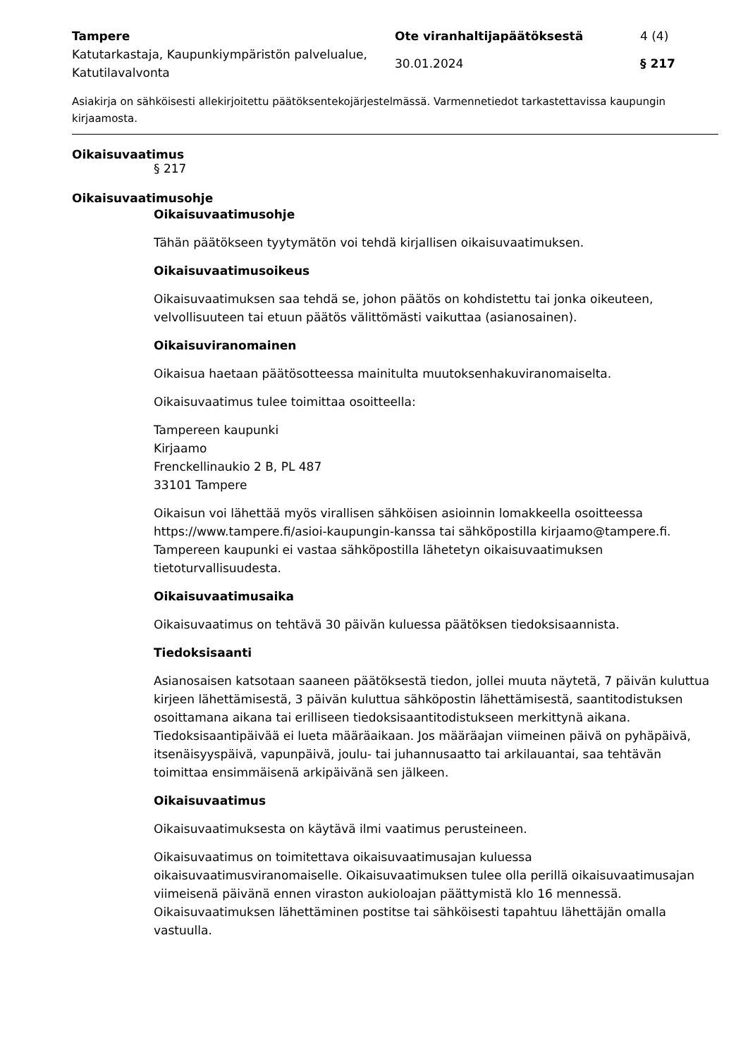Tampere
Ote viranhaltijapäätöksestä
4 (4)
Katutarkastaja, Kaupunkiympäristön palvelualue, Katutilavalvonta
30.01.2024
§ 217
Asiakirja on sähköisesti allekirjoitettu päätöksentekojärjestelmässä. Varmennetiedot tarkastettavissa kaupungin kirjaamosta.
Oikaisuvaatimus
§ 217
Oikaisuvaatimusohje
Oikaisuvaatimusohje
Tähän päätökseen tyytymätön voi tehdä kirjallisen oikaisuvaatimuksen.
Oikaisuvaatimusoikeus
Oikaisuvaatimuksen saa tehdä se, johon päätös on kohdistettu tai jonka oikeuteen, velvollisuuteen tai etuun päätös välittömästi vaikuttaa (asianosainen).
Oikaisuviranomainen
Oikaisua haetaan päätösotteessa mainitulta muutoksenhakuviranomaiselta.
Oikaisuvaatimus tulee toimittaa osoitteella:
Tampereen kaupunki
Kirjaamo
Frenckellinaukio 2 B, PL 487
33101 Tampere
Oikaisun voi lähettää myös virallisen sähköisen asioinnin lomakkeella osoitteessa https://www.tampere.fi/asioi-kaupungin-kanssa tai sähköpostilla kirjaamo@tampere.fi. Tampereen kaupunki ei vastaa sähköpostilla lähetetyn oikaisuvaatimuksen tietoturvallisuudesta.
Oikaisuvaatimusaika
Oikaisuvaatimus on tehtävä 30 päivän kuluessa päätöksen tiedoksisaannista.
Tiedoksisaanti
Asianosaisen katsotaan saaneen päätöksestä tiedon, jollei muuta näytetä, 7 päivän kuluttua kirjeen lähettämisestä, 3 päivän kuluttua sähköpostin lähettämisestä, saantitodistuksen osoittamana aikana tai erilliseen tiedoksisaantitodistukseen merkittynä aikana. Tiedoksisaantipäivää ei lueta määräaikaan. Jos määräajan viimeinen päivä on pyhäpäivä, itsenäisyyspäivä, vapunpäivä, joulu- tai juhannusaatto tai arkilauantai, saa tehtävän toimittaa ensimmäisenä arkipäivänä sen jälkeen.
Oikaisuvaatimus
Oikaisuvaatimuksesta on käytävä ilmi vaatimus perusteineen.
Oikaisuvaatimus on toimitettava oikaisuvaatimusajan kuluessa oikaisuvaatimusviranomaiselle. Oikaisuvaatimuksen tulee olla perillä oikaisuvaatimusajan viimeisenä päivänä ennen viraston aukioloajan päättymistä klo 16 mennessä. Oikaisuvaatimuksen lähettäminen postitse tai sähköisesti tapahtuu lähettäjän omalla vastuulla.